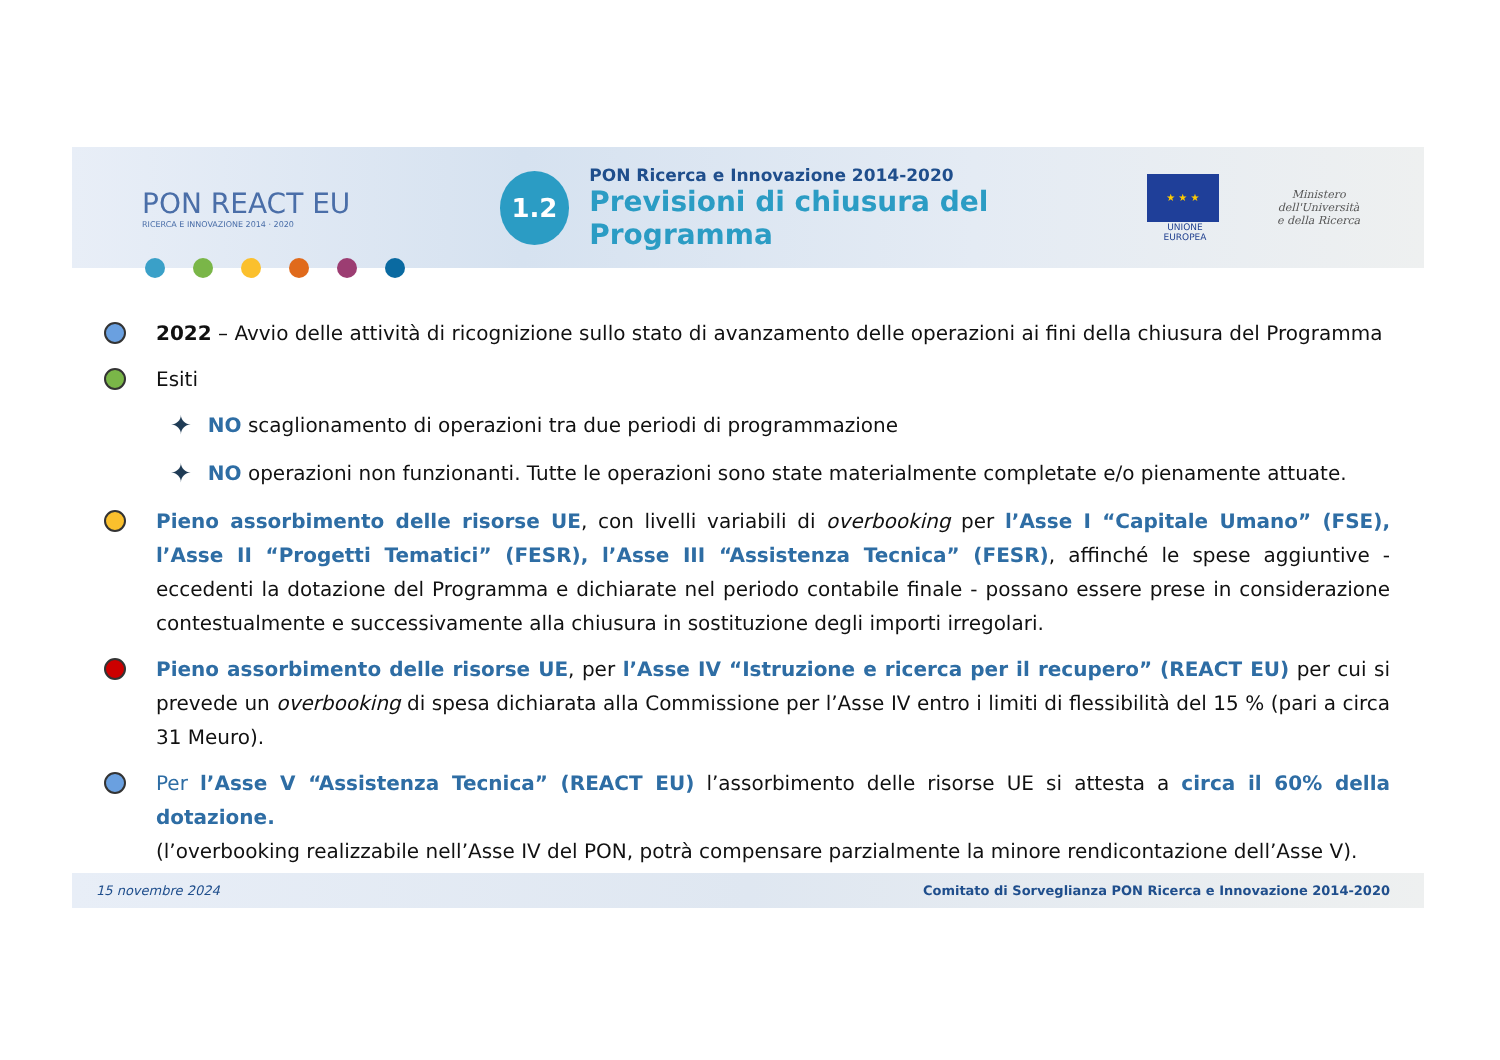PON REACT EU
RICERCA E INNOVAZIONE 2014 · 2020
1.2
PON Ricerca e Innovazione 2014-2020
Previsioni di chiusura del Programma
★ ★ ★
UNIONE EUROPEA
Ministero dell'Università
e della Ricerca
2022 – Avvio delle attività di ricognizione sullo stato di avanzamento delle operazioni ai fini della chiusura del Programma
Esiti
✦ NO scaglionamento di operazioni tra due periodi di programmazione
✦ NO operazioni non funzionanti. Tutte le operazioni sono state materialmente completate e/o pienamente attuate.
Pieno assorbimento delle risorse UE, con livelli variabili di overbooking per l’Asse I “Capitale Umano” (FSE), l’Asse II “Progetti Tematici” (FESR), l’Asse III “Assistenza Tecnica” (FESR), affinché le spese aggiuntive - eccedenti la dotazione del Programma e dichiarate nel periodo contabile finale - possano essere prese in considerazione contestualmente e successivamente alla chiusura in sostituzione degli importi irregolari.
Pieno assorbimento delle risorse UE, per l’Asse IV “Istruzione e ricerca per il recupero” (REACT EU) per cui si prevede un overbooking di spesa dichiarata alla Commissione per l’Asse IV entro i limiti di flessibilità del 15 % (pari a circa 31 Meuro).
Per l’Asse V “Assistenza Tecnica” (REACT EU) l’assorbimento delle risorse UE si attesta a circa il 60% della dotazione.
(l’overbooking realizzabile nell’Asse IV del PON, potrà compensare parzialmente la minore rendicontazione dell’Asse V).
15 novembre 2024 Comitato di Sorveglianza PON Ricerca e Innovazione 2014-2020